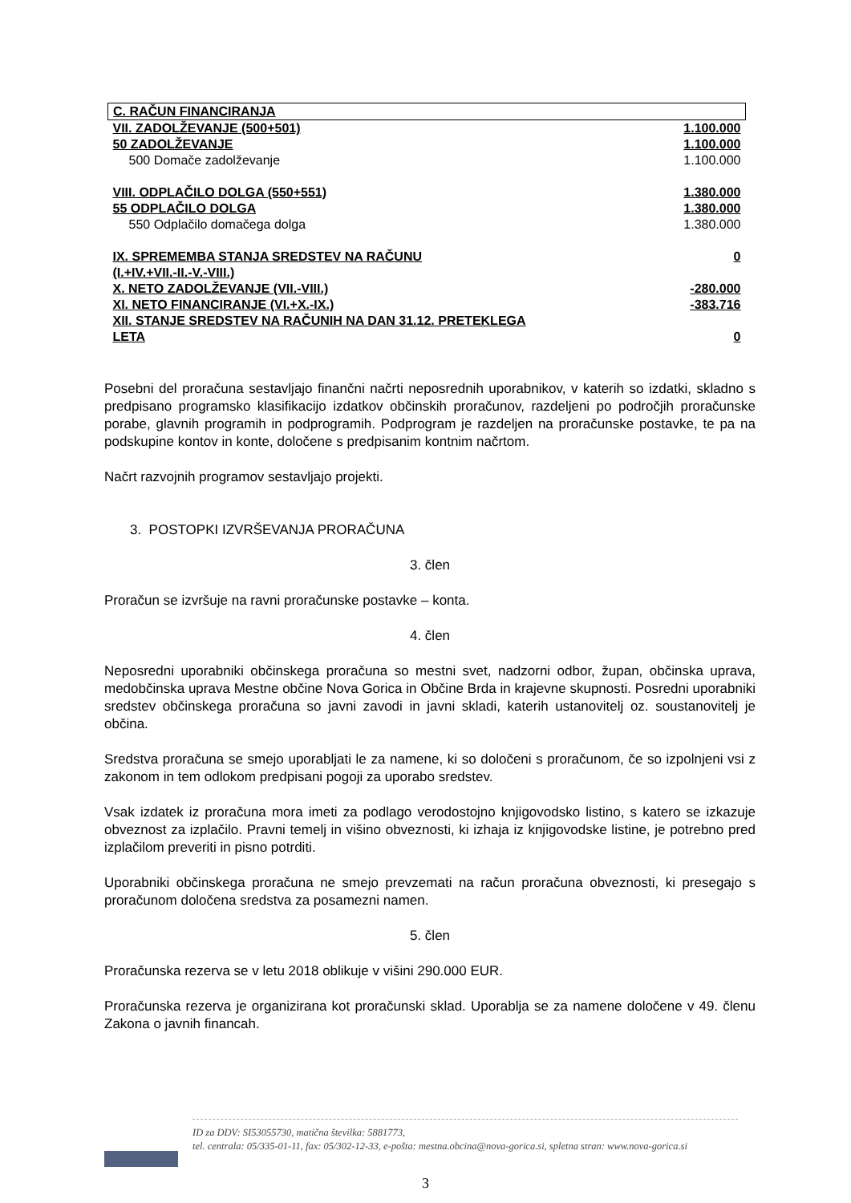| C. RAČUN FINANCIRANJA | |
| VII. ZADOLŽEVANJE (500+501) | 1.100.000 |
| 50 ZADOLŽEVANJE | 1.100.000 |
| 500 Domače zadolževanje | 1.100.000 |
| VIII. ODPLAČILO DOLGA (550+551) | 1.380.000 |
| 55 ODPLAČILO DOLGA | 1.380.000 |
| 550 Odplačilo domačega dolga | 1.380.000 |
| IX. SPREMEMBA STANJA SREDSTEV NA RAČUNU (I.+IV.+VII.-II.-V.-VIII.) | 0 |
| X. NETO ZADOLŽEVANJE (VII.-VIII.) | -280.000 |
| XI. NETO FINANCIRANJE (VI.+X.-IX.) | -383.716 |
| XII. STANJE SREDSTEV NA RAČUNIH NA DAN 31.12. PRETEKLEGA LETA | 0 |
Posebni del proračuna sestavljajo finančni načrti neposrednih uporabnikov, v katerih so izdatki, skladno s predpisano programsko klasifikacijo izdatkov občinskih proračunov, razdeljeni po področjih proračunske porabe, glavnih programih in podprogramih. Podprogram je razdeljen na proračunske postavke, te pa na podskupine kontov in konte, določene s predpisanim kontnim načrtom.
Načrt razvojnih programov sestavljajo projekti.
3. POSTOPKI IZVRŠEVANJA PRORAČUNA
3. člen
Proračun se izvršuje na ravni proračunske postavke – konta.
4. člen
Neposredni uporabniki občinskega proračuna so mestni svet, nadzorni odbor, župan, občinska uprava, medobčinska uprava Mestne občine Nova Gorica in Občine Brda in krajevne skupnosti. Posredni uporabniki sredstev občinskega proračuna so javni zavodi in javni skladi, katerih ustanovitelj oz. soustanovitelj je občina.
Sredstva proračuna se smejo uporabljati le za namene, ki so določeni s proračunom, če so izpolnjeni vsi z zakonom in tem odlokom predpisani pogoji za uporabo sredstev.
Vsak izdatek iz proračuna mora imeti za podlago verodostojno knjigovodsko listino, s katero se izkazuje obveznost za izplačilo. Pravni temelj in višino obveznosti, ki izhaja iz knjigovodske listine, je potrebno pred izplačilom preveriti in pisno potrditi.
Uporabniki občinskega proračuna ne smejo prevzemati na račun proračuna obveznosti, ki presegajo s proračunom določena sredstva za posamezni namen.
5. člen
Proračunska rezerva se v letu 2018 oblikuje v višini 290.000 EUR.
Proračunska rezerva je organizirana kot proračunski sklad. Uporablja se za namene določene v 49. členu Zakona o javnih financah.
ID za DDV: SI53055730, matična številka: 5881773,
tel. centrala: 05/335-01-11, fax: 05/302-12-33, e-pošta: mestna.obcina@nova-gorica.si, spletna stran: www.nova-gorica.si
3